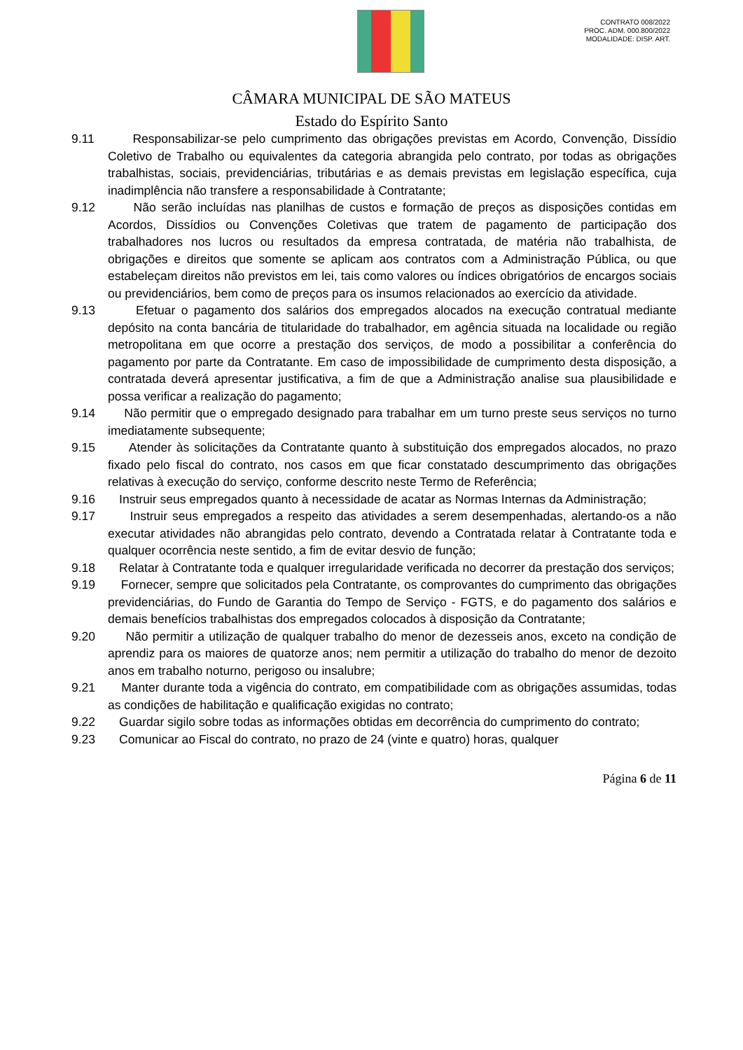CONTRATO 008/2022
PROC. ADM. 000.800/2022
MODALIDADE: DISP. ART.
CÂMARA MUNICIPAL DE SÃO MATEUS
Estado do Espírito Santo
9.11 Responsabilizar-se pelo cumprimento das obrigações previstas em Acordo, Convenção, Dissídio Coletivo de Trabalho ou equivalentes da categoria abrangida pelo contrato, por todas as obrigações trabalhistas, sociais, previdenciárias, tributárias e as demais previstas em legislação específica, cuja inadimplência não transfere a responsabilidade à Contratante;
9.12 Não serão incluídas nas planilhas de custos e formação de preços as disposições contidas em Acordos, Dissídios ou Convenções Coletivas que tratem de pagamento de participação dos trabalhadores nos lucros ou resultados da empresa contratada, de matéria não trabalhista, de obrigações e direitos que somente se aplicam aos contratos com a Administração Pública, ou que estabeleçam direitos não previstos em lei, tais como valores ou índices obrigatórios de encargos sociais ou previdenciários, bem como de preços para os insumos relacionados ao exercício da atividade.
9.13 Efetuar o pagamento dos salários dos empregados alocados na execução contratual mediante depósito na conta bancária de titularidade do trabalhador, em agência situada na localidade ou região metropolitana em que ocorre a prestação dos serviços, de modo a possibilitar a conferência do pagamento por parte da Contratante. Em caso de impossibilidade de cumprimento desta disposição, a contratada deverá apresentar justificativa, a fim de que a Administração analise sua plausibilidade e possa verificar a realização do pagamento;
9.14 Não permitir que o empregado designado para trabalhar em um turno preste seus serviços no turno imediatamente subsequente;
9.15 Atender às solicitações da Contratante quanto à substituição dos empregados alocados, no prazo fixado pelo fiscal do contrato, nos casos em que ficar constatado descumprimento das obrigações relativas à execução do serviço, conforme descrito neste Termo de Referência;
9.16 Instruir seus empregados quanto à necessidade de acatar as Normas Internas da Administração;
9.17 Instruir seus empregados a respeito das atividades a serem desempenhadas, alertando-os a não executar atividades não abrangidas pelo contrato, devendo a Contratada relatar à Contratante toda e qualquer ocorrência neste sentido, a fim de evitar desvio de função;
9.18 Relatar à Contratante toda e qualquer irregularidade verificada no decorrer da prestação dos serviços;
9.19 Fornecer, sempre que solicitados pela Contratante, os comprovantes do cumprimento das obrigações previdenciárias, do Fundo de Garantia do Tempo de Serviço - FGTS, e do pagamento dos salários e demais benefícios trabalhistas dos empregados colocados à disposição da Contratante;
9.20 Não permitir a utilização de qualquer trabalho do menor de dezesseis anos, exceto na condição de aprendiz para os maiores de quatorze anos; nem permitir a utilização do trabalho do menor de dezoito anos em trabalho noturno, perigoso ou insalubre;
9.21 Manter durante toda a vigência do contrato, em compatibilidade com as obrigações assumidas, todas as condições de habilitação e qualificação exigidas no contrato;
9.22 Guardar sigilo sobre todas as informações obtidas em decorrência do cumprimento do contrato;
9.23 Comunicar ao Fiscal do contrato, no prazo de 24 (vinte e quatro) horas, qualquer
Página 6 de 11